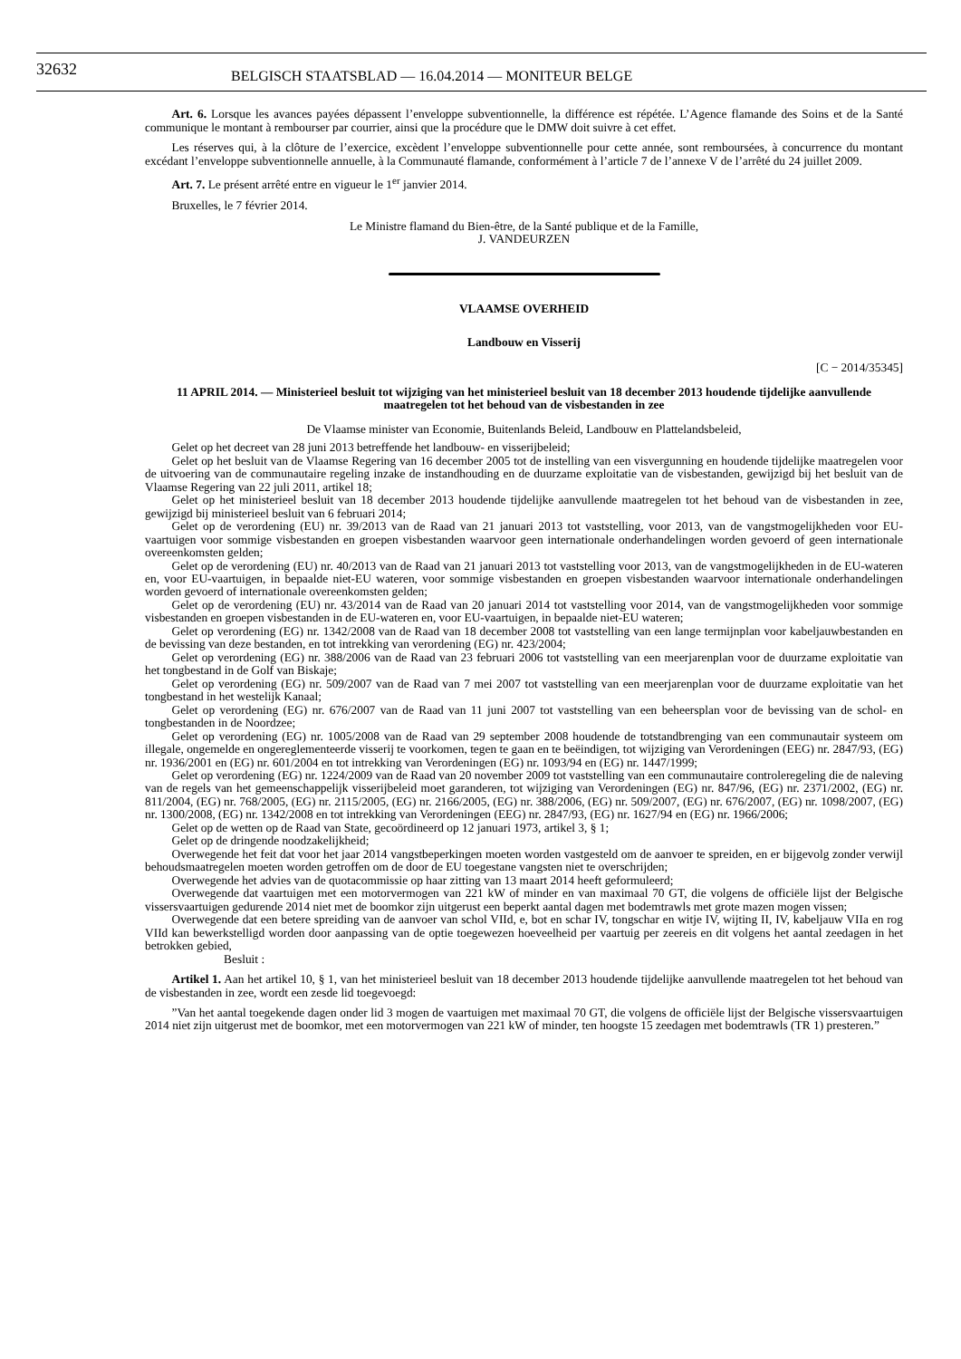32632
BELGISCH STAATSBLAD — 16.04.2014 — MONITEUR BELGE
Art. 6. Lorsque les avances payées dépassent l’enveloppe subventionnelle, la différence est répétée. L’Agence flamande des Soins et de la Santé communique le montant à rembourser par courrier, ainsi que la procédure que le DMW doit suivre à cet effet.
Les réserves qui, à la clôture de l’exercice, excèdent l’enveloppe subventionnelle pour cette année, sont remboursées, à concurrence du montant excédant l’enveloppe subventionnelle annuelle, à la Communauté flamande, conformément à l’article 7 de l’annexe V de l’arrêté du 24 juillet 2009.
Art. 7. Le présent arrêté entre en vigueur le 1<sup>er</sup> janvier 2014.
Bruxelles, le 7 février 2014.
Le Ministre flamand du Bien-être, de la Santé publique et de la Famille,
J. VANDEURZEN
VLAAMSE OVERHEID
Landbouw en Visserij
[C − 2014/35345]
11 APRIL 2014. — Ministerieel besluit tot wijziging van het ministerieel besluit van 18 december 2013 houdende tijdelijke aanvullende maatregelen tot het behoud van de visbestanden in zee
De Vlaamse minister van Economie, Buitenlands Beleid, Landbouw en Plattelandsbeleid,
Gelet op het decreet van 28 juni 2013 betreffende het landbouw- en visserijbeleid;
Gelet op het besluit van de Vlaamse Regering van 16 december 2005 tot de instelling van een visvergunning en houdende tijdelijke maatregelen voor de uitvoering van de communautaire regeling inzake de instandhouding en de duurzame exploitatie van de visbestanden, gewijzigd bij het besluit van de Vlaamse Regering van 22 juli 2011, artikel 18;
Gelet op het ministerieel besluit van 18 december 2013 houdende tijdelijke aanvullende maatregelen tot het behoud van de visbestanden in zee, gewijzigd bij ministerieel besluit van 6 februari 2014;
Gelet op de verordening (EU) nr. 39/2013 van de Raad van 21 januari 2013 tot vaststelling, voor 2013, van de vangstmogelijkheden voor EU-vaartuigen voor sommige visbestanden en groepen visbestanden waarvoor geen internationale onderhandelingen worden gevoerd of geen internationale overeenkomsten gelden;
Gelet op de verordening (EU) nr. 40/2013 van de Raad van 21 januari 2013 tot vaststelling voor 2013, van de vangstmogelijkheden in de EU-wateren en, voor EU-vaartuigen, in bepaalde niet-EU wateren, voor sommige visbestanden en groepen visbestanden waarvoor internationale onderhandelingen worden gevoerd of internationale overeenkomsten gelden;
Gelet op de verordening (EU) nr. 43/2014 van de Raad van 20 januari 2014 tot vaststelling voor 2014, van de vangstmogelijkheden voor sommige visbestanden en groepen visbestanden in de EU-wateren en, voor EU-vaartuigen, in bepaalde niet-EU wateren;
Gelet op verordening (EG) nr. 1342/2008 van de Raad van 18 december 2008 tot vaststelling van een lange termijnplan voor kabeljauwbestanden en de bevissing van deze bestanden, en tot intrekking van verordening (EG) nr. 423/2004;
Gelet op verordening (EG) nr. 388/2006 van de Raad van 23 februari 2006 tot vaststelling van een meerjarenplan voor de duurzame exploitatie van het tongbestand in de Golf van Biskaje;
Gelet op verordening (EG) nr. 509/2007 van de Raad van 7 mei 2007 tot vaststelling van een meerjarenplan voor de duurzame exploitatie van het tongbestand in het westelijk Kanaal;
Gelet op verordening (EG) nr. 676/2007 van de Raad van 11 juni 2007 tot vaststelling van een beheersplan voor de bevissing van de schol- en tongbestanden in de Noordzee;
Gelet op verordening (EG) nr. 1005/2008 van de Raad van 29 september 2008 houdende de totstandbrenging van een communautair systeem om illegale, ongemelde en ongereglementeerde visserij te voorkomen, tegen te gaan en te beëindigen, tot wijziging van Verordeningen (EEG) nr. 2847/93, (EG) nr. 1936/2001 en (EG) nr. 601/2004 en tot intrekking van Verordeningen (EG) nr. 1093/94 en (EG) nr. 1447/1999;
Gelet op verordening (EG) nr. 1224/2009 van de Raad van 20 november 2009 tot vaststelling van een communautaire controleregeling die de naleving van de regels van het gemeenschappelijk visserijbeleid moet garanderen, tot wijziging van Verordeningen (EG) nr. 847/96, (EG) nr. 2371/2002, (EG) nr. 811/2004, (EG) nr. 768/2005, (EG) nr. 2115/2005, (EG) nr. 2166/2005, (EG) nr. 388/2006, (EG) nr. 509/2007, (EG) nr. 676/2007, (EG) nr. 1098/2007, (EG) nr. 1300/2008, (EG) nr. 1342/2008 en tot intrekking van Verordeningen (EEG) nr. 2847/93, (EG) nr. 1627/94 en (EG) nr. 1966/2006;
Gelet op de wetten op de Raad van State, gecoördineerd op 12 januari 1973, artikel 3, § 1;
Gelet op de dringende noodzakelijkheid;
Overwegende het feit dat voor het jaar 2014 vangstbeperkingen moeten worden vastgesteld om de aanvoer te spreiden, en er bijgevolg zonder verwijl behoudsmaatregelen moeten worden getroffen om de door de EU toegestane vangsten niet te overschrijden;
Overwegende het advies van de quotacommissie op haar zitting van 13 maart 2014 heeft geformuleerd;
Overwegende dat vaartuigen met een motorvermogen van 221 kW of minder en van maximaal 70 GT, die volgens de officiële lijst der Belgische vissersvaartuigen gedurende 2014 niet met de boomkor zijn uitgerust een beperkt aantal dagen met bodemtrawls met grote mazen mogen vissen;
Overwegende dat een betere spreiding van de aanvoer van schol VIId, e, bot en schar IV, tongschar en witje IV, wijting II, IV, kabeljauw VIIa en rog VIId kan bewerkstelligd worden door aanpassing van de optie toegewezen hoeveelheid per vaartuig per zeereis en dit volgens het aantal zeedagen in het betrokken gebied,
Besluit :
Artikel 1. Aan het artikel 10, § 1, van het ministerieel besluit van 18 december 2013 houdende tijdelijke aanvullende maatregelen tot het behoud van de visbestanden in zee, wordt een zesde lid toegevoegd:
”Van het aantal toegekende dagen onder lid 3 mogen de vaartuigen met maximaal 70 GT, die volgens de officiële lijst der Belgische vissersvaartuigen 2014 niet zijn uitgerust met de boomkor, met een motorvermogen van 221 kW of minder, ten hoogste 15 zeedagen met bodemtrawls (TR 1) presteren.”